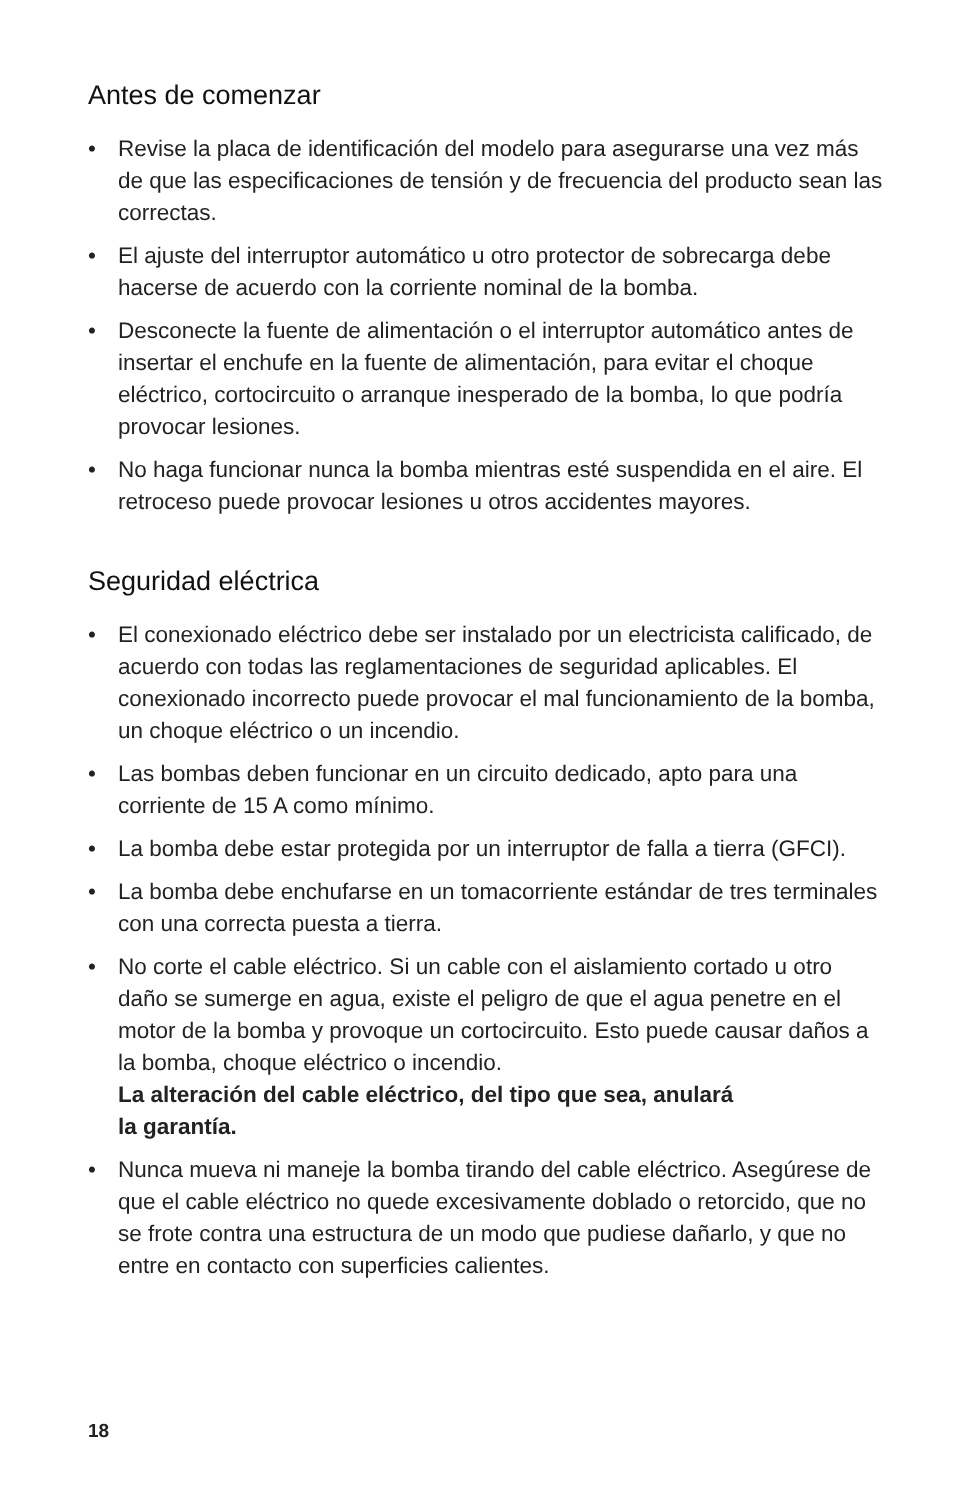Antes de comenzar
• Revise la placa de identificación del modelo para asegurarse una vez más de que las especificaciones de tensión y de frecuencia del producto sean las correctas.
• El ajuste del interruptor automático u otro protector de sobrecarga debe hacerse de acuerdo con la corriente nominal de la bomba.
• Desconecte la fuente de alimentación o el interruptor automático antes de insertar el enchufe en la fuente de alimentación, para evitar el choque eléctrico, cortocircuito o arranque inesperado de la bomba, lo que podría provocar lesiones.
• No haga funcionar nunca la bomba mientras esté suspendida en el aire. El retroceso puede provocar lesiones u otros accidentes mayores.
Seguridad eléctrica
• El conexionado eléctrico debe ser instalado por un electricista calificado, de acuerdo con todas las reglamentaciones de seguridad aplicables. El conexionado incorrecto puede provocar el mal funcionamiento de la bomba, un choque eléctrico o un incendio.
• Las bombas deben funcionar en un circuito dedicado, apto para una corriente de 15 A como mínimo.
• La bomba debe estar protegida por un interruptor de falla a tierra (GFCI).
• La bomba debe enchufarse en un tomacorriente estándar de tres terminales con una correcta puesta a tierra.
• No corte el cable eléctrico. Si un cable con el aislamiento cortado u otro daño se sumerge en agua, existe el peligro de que el agua penetre en el motor de la bomba y provoque un cortocircuito. Esto puede causar daños a la bomba, choque eléctrico o incendio.
La alteración del cable eléctrico, del tipo que sea, anulará
la garantía.
• Nunca mueva ni maneje la bomba tirando del cable eléctrico. Asegúrese de que el cable eléctrico no quede excesivamente doblado o retorcido, que no se frote contra una estructura de un modo que pudiese dañarlo, y que no entre en contacto con superficies calientes.
18